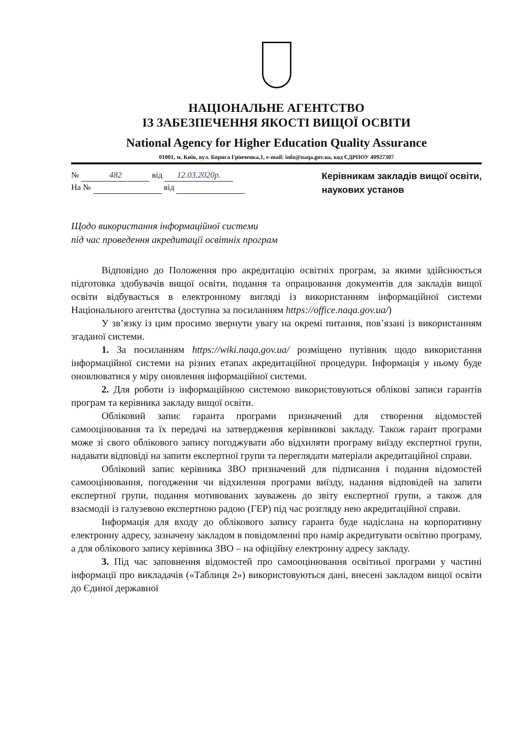НАЦІОНАЛЬНЕ АГЕНТСТВО
ІЗ ЗАБЕЗПЕЧЕННЯ ЯКОСТІ ВИЩОЇ ОСВІТИ
National Agency for Higher Education Quality Assurance
01001, м. Київ, вул. Бориса Грінченка,1, e-mail: info@naqa.gov.ua, код ЄДРПОУ 40927307
№ 482 від 12.03.2020р.
На № від
Керівникам закладів вищої освіти,
наукових установ
Щодо використання інформаційної системи
під час проведення акредитації освітніх програм
Відповідно до Положення про акредитацію освітніх програм, за якими здійснюється підготовка здобувачів вищої освіти, подання та опрацювання документів для закладів вищої освіти відбувається в електронному вигляді із використанням інформаційної системи Національного агентства (доступна за посиланням https://office.naqa.gov.ua/)
У зв’язку із цим просимо звернути увагу на окремі питання, пов’язані із використанням згаданої системи.
1. За посиланням https://wiki.naqa.gov.ua/ розміщено путівник щодо використання інформаційної системи на різних етапах акредитаційної процедури. Інформація у ньому буде оновлюватися у міру оновлення інформаційної системи.
2. Для роботи із інформаційною системою використовуються облікові записи гарантів програм та керівника закладу вищої освіти.
Обліковий запис гаранта програми призначений для створення відомостей самооцінювання та їх передачі на затвердження керівникові закладу. Також гарант програми може зі свого облікового запису погоджувати або відхиляти програму виїзду експертної групи, надавати відповіді на запити експертної групи та переглядати матеріали акредитаційної справи.
Обліковий запис керівника ЗВО призначений для підписання і подання відомостей самооцінювання, погодження чи відхилення програми виїзду, надання відповідей на запити експертної групи, подання мотивованих зауважень до звіту експертної групи, а також для взаємодії із галузевою експертною радою (ГЕР) під час розгляду нею акредитаційної справи.
Інформація для входу до облікового запису гаранта буде надіслана на корпоративну електронну адресу, зазначену закладом в повідомленні про намір акредитувати освітню програму, а для облікового запису керівника ЗВО – на офіційну електронну адресу закладу.
3. Під час заповнення відомостей про самооцінювання освітньої програми у частині інформації про викладачів («Таблиця 2») використовуються дані, внесені закладом вищої освіти до Єдиної державної